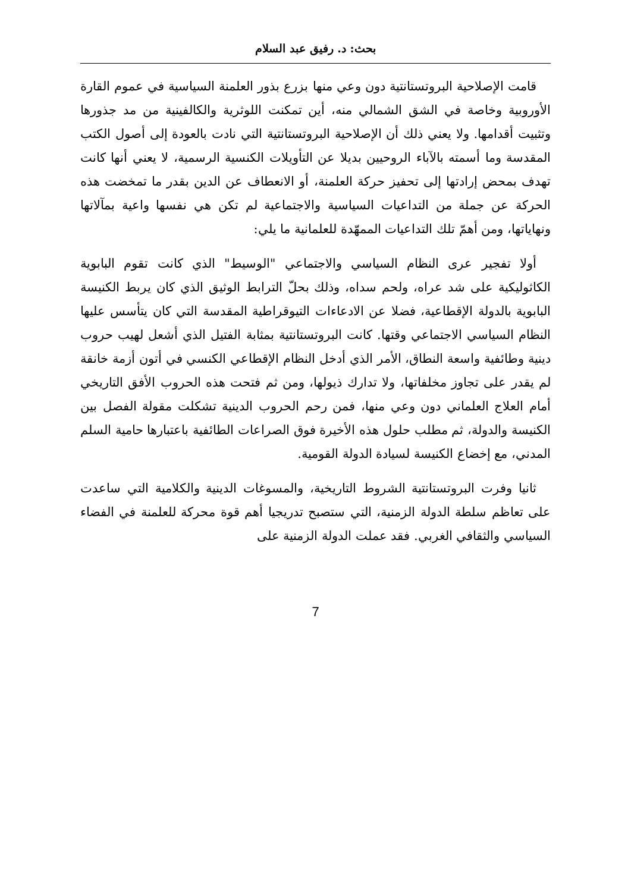بحث: د. رفيق عبد السلام
قامت الإصلاحية البروتستانتية دون وعي منها بزرع بذور العلمنة السياسية في عموم القارة الأوروبية وخاصة في الشق الشمالي منه، أين تمكنت اللوثرية والكالفينية من مد جذورها وتثبيت أقدامها. ولا يعني ذلك أن الإصلاحية البروتستانتية التي نادت بالعودة إلى أصول الكتب المقدسة وما أسمته بالآباء الروحيين بديلا عن التأويلات الكنسية الرسمية، لا يعني أنها كانت تهدف بمحض إرادتها إلى تحفيز حركة العلمنة، أو الانعطاف عن الدين بقدر ما تمخضت هذه الحركة عن جملة من التداعيات السياسية والاجتماعية لم تكن هي نفسها واعية بمآلاتها ونهاياتها، ومن أهمّ تلك التداعيات الممهّدة للعلمانية ما يلي:
أولا تفجير عرى النظام السياسي والاجتماعي "الوسيط" الذي كانت تقوم البابوية الكاثوليكية على شد عراه، ولحم سداه، وذلك بحلّ الترابط الوثيق الذي كان يربط الكنيسة البابوية بالدولة الإقطاعية، فضلا عن الادعاءات التيوقراطية المقدسة التي كان يتأسس عليها النظام السياسي الاجتماعي وقتها. كانت البروتستانتية بمثابة الفتيل الذي أشعل لهيب حروب دينية وطائفية واسعة النطاق، الأمر الذي أدخل النظام الإقطاعي الكنسي في أتون أزمة خانقة لم يقدر على تجاوز مخلفاتها، ولا تدارك ذيولها، ومن ثم فتحت هذه الحروب الأفق التاريخي أمام العلاج العلماني دون وعي منها، فمن رحم الحروب الدينية تشكلت مقولة الفصل بين الكنيسة والدولة، ثم مطلب حلول هذه الأخيرة فوق الصراعات الطائفية باعتبارها حامية السلم المدني، مع إخضاع الكنيسة لسيادة الدولة القومية.
ثانيا وفرت البروتستانتية الشروط التاريخية، والمسوغات الدينية والكلامية التي ساعدت على تعاظم سلطة الدولة الزمنية، التي ستصبح تدريجيا أهم قوة محركة للعلمنة في الفضاء السياسي والثقافي الغربي. فقد عملت الدولة الزمنية على
7